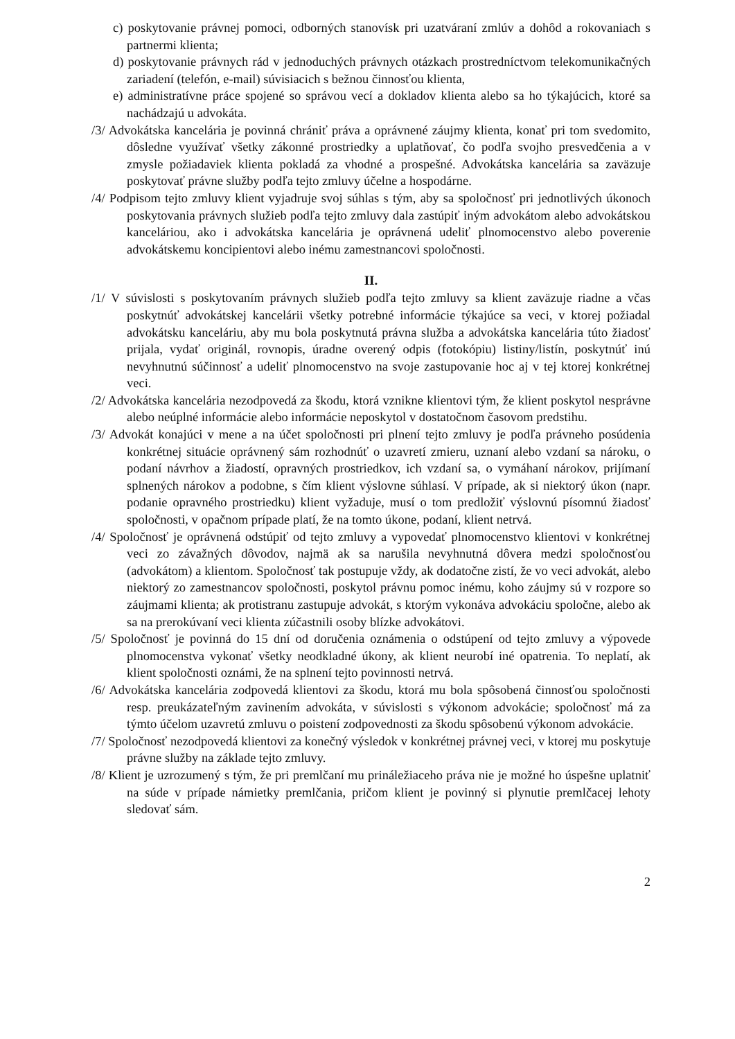c) poskytovanie právnej pomoci, odborných stanovísk pri uzatváraní zmlúv a dohôd a rokovaniach s partnermi klienta;
d) poskytovanie právnych rád v jednoduchých právnych otázkach prostredníctvom telekomunikačných zariadení (telefón, e-mail) súvisiacich s bežnou činnosťou klienta,
e) administratívne práce spojené so správou vecí a dokladov klienta alebo sa ho týkajúcich, ktoré sa nachádzajú u advokáta.
/3/ Advokátska kancelária je povinná chrániť práva a oprávnené záujmy klienta, konať pri tom svedomito, dôsledne využívať všetky zákonné prostriedky a uplatňovať, čo podľa svojho presvedčenia a v zmysle požiadaviek klienta pokladá za vhodné a prospešné. Advokátska kancelária sa zaväzuje poskytovať právne služby podľa tejto zmluvy účelne a hospodárne.
/4/ Podpisom tejto zmluvy klient vyjadruje svoj súhlas s tým, aby sa spoločnosť pri jednotlivých úkonoch poskytovania právnych služieb podľa tejto zmluvy dala zastúpiť iným advokátom alebo advokátskou kanceláriou, ako i advokátska kancelária je oprávnená udeliť plnomocenstvo alebo poverenie advokátskemu koncipientovi alebo inému zamestnancovi spoločnosti.
II.
/1/ V súvislosti s poskytovaním právnych služieb podľa tejto zmluvy sa klient zaväzuje riadne a včas poskytnúť advokátskej kancelárii všetky potrebné informácie týkajúce sa veci, v ktorej požiadal advokátsku kanceláriu, aby mu bola poskytnutá právna služba a advokátska kancelária túto žiadosť prijala, vydať originál, rovnopis, úradne overený odpis (fotokópiu) listiny/listín, poskytnúť inú nevyhnutnú súčinnosť a udeliť plnomocenstvo na svoje zastupovanie hoc aj v tej ktorej konkrétnej veci.
/2/ Advokátska kancelária nezodpovedá za škodu, ktorá vznikne klientovi tým, že klient poskytol nesprávne alebo neúplné informácie alebo informácie neposkytol v dostatočnom časovom predstihu.
/3/ Advokát konajúci v mene a na účet spoločnosti pri plnení tejto zmluvy je podľa právneho posúdenia konkrétnej situácie oprávnený sám rozhodnúť o uzavretí zmieru, uznaní alebo vzdaní sa nároku, o podaní návrhov a žiadostí, opravných prostriedkov, ich vzdaní sa, o vymáhaní nárokov, prijímaní splnených nárokov a podobne, s čím klient výslovne súhlasí. V prípade, ak si niektorý úkon (napr. podanie opravného prostriedku) klient vyžaduje, musí o tom predložiť výslovnú písomnú žiadosť spoločnosti, v opačnom prípade platí, že na tomto úkone, podaní, klient netrvá.
/4/ Spoločnosť je oprávnená odstúpiť od tejto zmluvy a vypovedať plnomocenstvo klientovi v konkrétnej veci zo závažných dôvodov, najmä ak sa narušila nevyhnutná dôvera medzi spoločnosťou (advokátom) a klientom. Spoločnosť tak postupuje vždy, ak dodatočne zistí, že vo veci advokát, alebo niektorý zo zamestnancov spoločnosti, poskytol právnu pomoc inému, koho záujmy sú v rozpore so záujmami klienta; ak protistranu zastupuje advokát, s ktorým vykonáva advokáciu spoločne, alebo ak sa na prerokúvaní veci klienta zúčastnili osoby blízke advokátovi.
/5/ Spoločnosť je povinná do 15 dní od doručenia oznámenia o odstúpení od tejto zmluvy a výpovede plnomocenstva vykonať všetky neodkladné úkony, ak klient neurobí iné opatrenia. To neplatí, ak klient spoločnosti oznámi, že na splnení tejto povinnosti netrvá.
/6/ Advokátska kancelária zodpovedá klientovi za škodu, ktorá mu bola spôsobená činnosťou spoločnosti resp. preukázateľným zavinením advokáta, v súvislosti s výkonom advokácie; spoločnosť má za týmto účelom uzavretú zmluvu o poistení zodpovednosti za škodu spôsobenú výkonom advokácie.
/7/ Spoločnosť nezodpovedá klientovi za konečný výsledok v konkrétnej právnej veci, v ktorej mu poskytuje právne služby na základe tejto zmluvy.
/8/ Klient je uzrozumený s tým, že pri premlčaní mu prináležiaceho práva nie je možné ho úspešne uplatniť na súde v prípade námietky premlčania, pričom klient je povinný si plynutie premlčacej lehoty sledovať sám.
2